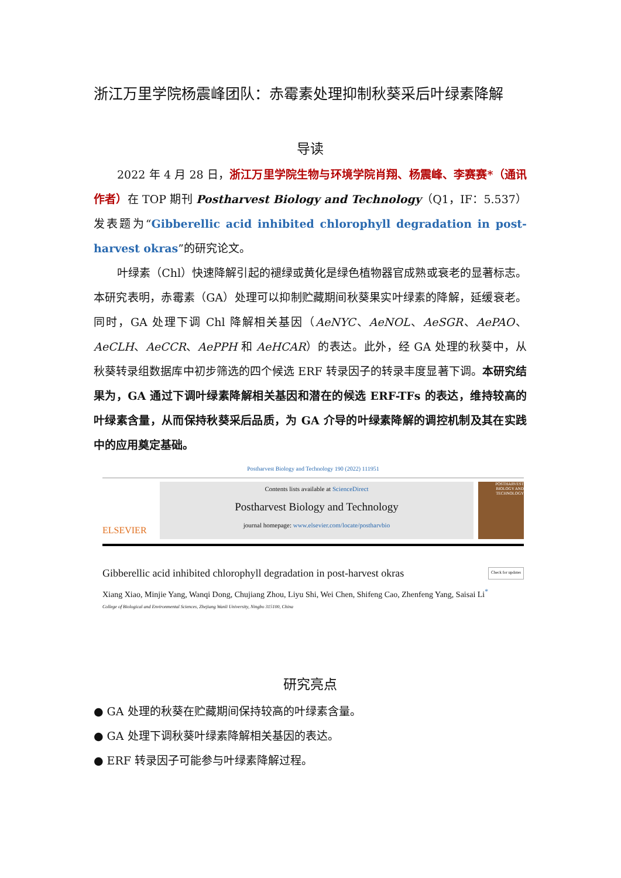浙江万里学院杨震峰团队：赤霉素处理抑制秋葵采后叶绿素降解
导读
2022 年 4 月 28 日，浙江万里学院生物与环境学院肖翔、杨震峰、李赛赛*（通讯作者）在 TOP 期刊 Postharvest Biology and Technology（Q1，IF：5.537）发表题为“Gibberellic acid inhibited chlorophyll degradation in post-harvest okras”的研究论文。
叶绿素（Chl）快速降解引起的褪绿或黄化是绿色植物器官成熟或衰老的显著标志。本研究表明，赤霉素（GA）处理可以抑制贮藏期间秋葵果实叶绿素的降解，延缓衰老。同时，GA 处理下调 Chl 降解相关基因（AeNYC、AeNOL、AeSGR、AePAO、AeCLH、AeCCR、AePPH 和 AeHCAR）的表达。此外，经 GA 处理的秋葵中，从秋葵转录组数据库中初步筛选的四个候选 ERF 转录因子的转录丰度显著下调。本研究结果为，GA 通过下调叶绿素降解相关基因和潜在的候选 ERF-TFs 的表达，维持较高的叶绿素含量，从而保持秋葵采后品质，为 GA 介导的叶绿素降解的调控机制及其在实践中的应用奠定基础。
Postharvest Biology and Technology 190 (2022) 111951
ELSEVIER
Contents lists available at ScienceDirect
Postharvest Biology and Technology
journal homepage: www.elsevier.com/locate/postharvbio
POSTHARVEST BIOLOGY AND TECHNOLOGY
Gibberellic acid inhibited chlorophyll degradation in post-harvest okras Check for updates
Xiang Xiao, Minjie Yang, Wanqi Dong, Chujiang Zhou, Liyu Shi, Wei Chen, Shifeng Cao, Zhenfeng Yang, Saisai Li<sup>*</sup>
College of Biological and Environmental Sciences, Zhejiang Wanli University, Ningbo 315100, China
研究亮点
● GA 处理的秋葵在贮藏期间保持较高的叶绿素含量。
● GA 处理下调秋葵叶绿素降解相关基因的表达。
● ERF 转录因子可能参与叶绿素降解过程。